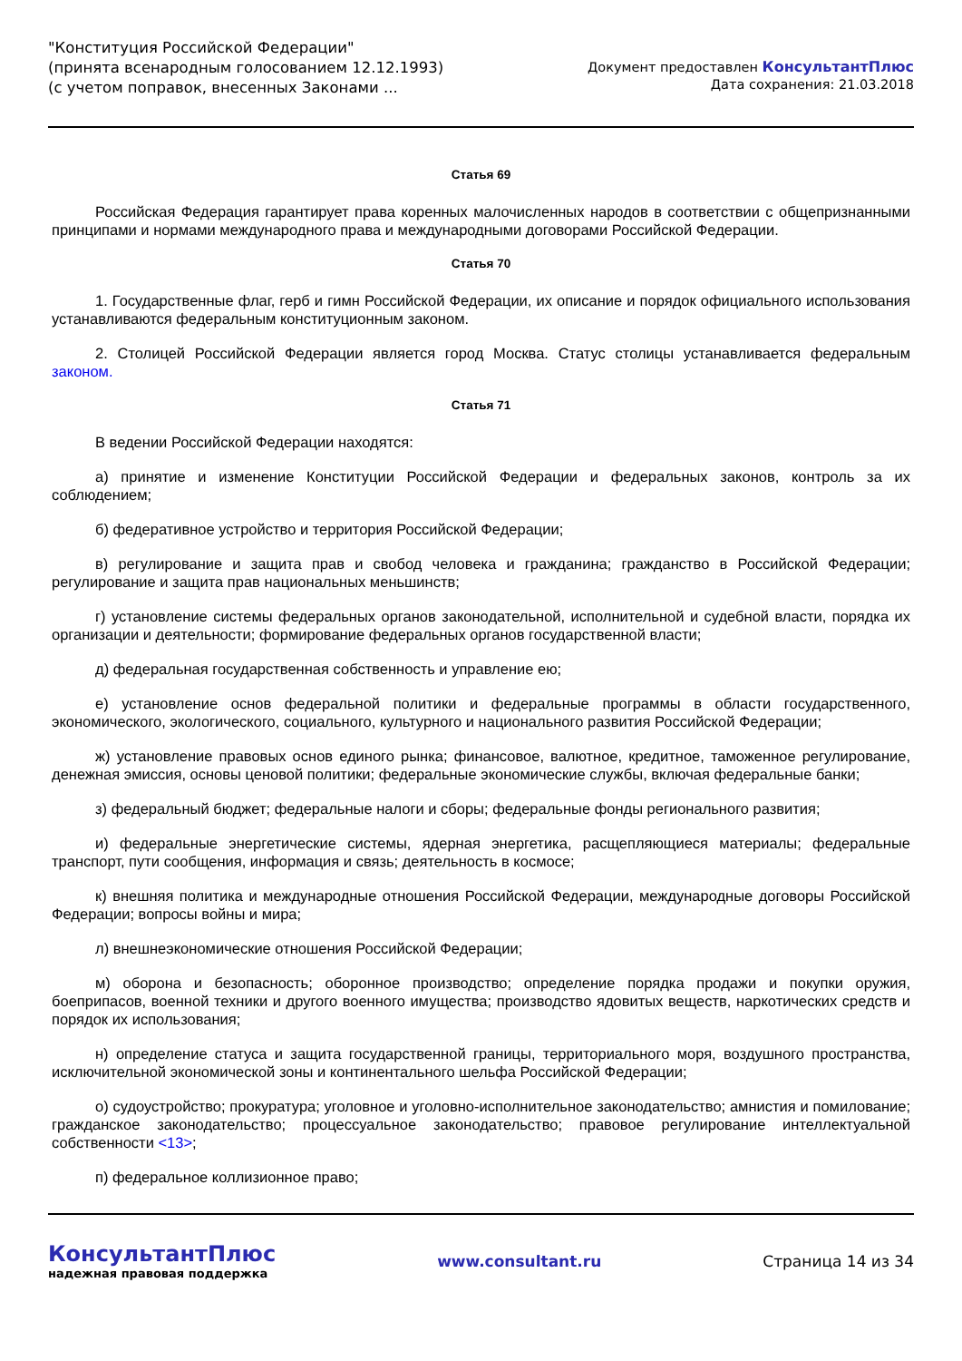"Конституция Российской Федерации"
(принята всенародным голосованием 12.12.1993)
(с учетом поправок, внесенных Законами ...
Документ предоставлен КонсультантПлюс
Дата сохранения: 21.03.2018
Статья 69
Российская Федерация гарантирует права коренных малочисленных народов в соответствии с общепризнанными принципами и нормами международного права и международными договорами Российской Федерации.
Статья 70
1. Государственные флаг, герб и гимн Российской Федерации, их описание и порядок официального использования устанавливаются федеральным конституционным законом.
2. Столицей Российской Федерации является город Москва. Статус столицы устанавливается федеральным законом.
Статья 71
В ведении Российской Федерации находятся:
а) принятие и изменение Конституции Российской Федерации и федеральных законов, контроль за их соблюдением;
б) федеративное устройство и территория Российской Федерации;
в) регулирование и защита прав и свобод человека и гражданина; гражданство в Российской Федерации; регулирование и защита прав национальных меньшинств;
г) установление системы федеральных органов законодательной, исполнительной и судебной власти, порядка их организации и деятельности; формирование федеральных органов государственной власти;
д) федеральная государственная собственность и управление ею;
е) установление основ федеральной политики и федеральные программы в области государственного, экономического, экологического, социального, культурного и национального развития Российской Федерации;
ж) установление правовых основ единого рынка; финансовое, валютное, кредитное, таможенное регулирование, денежная эмиссия, основы ценовой политики; федеральные экономические службы, включая федеральные банки;
з) федеральный бюджет; федеральные налоги и сборы; федеральные фонды регионального развития;
и) федеральные энергетические системы, ядерная энергетика, расщепляющиеся материалы; федеральные транспорт, пути сообщения, информация и связь; деятельность в космосе;
к) внешняя политика и международные отношения Российской Федерации, международные договоры Российской Федерации; вопросы войны и мира;
л) внешнеэкономические отношения Российской Федерации;
м) оборона и безопасность; оборонное производство; определение порядка продажи и покупки оружия, боеприпасов, военной техники и другого военного имущества; производство ядовитых веществ, наркотических средств и порядок их использования;
н) определение статуса и защита государственной границы, территориального моря, воздушного пространства, исключительной экономической зоны и континентального шельфа Российской Федерации;
о) судоустройство; прокуратура; уголовное и уголовно-исполнительное законодательство; амнистия и помилование; гражданское законодательство; процессуальное законодательство; правовое регулирование интеллектуальной собственности <13>;
п) федеральное коллизионное право;
КонсультантПлюс
надежная правовая поддержка
www.consultant.ru Страница 14 из 34